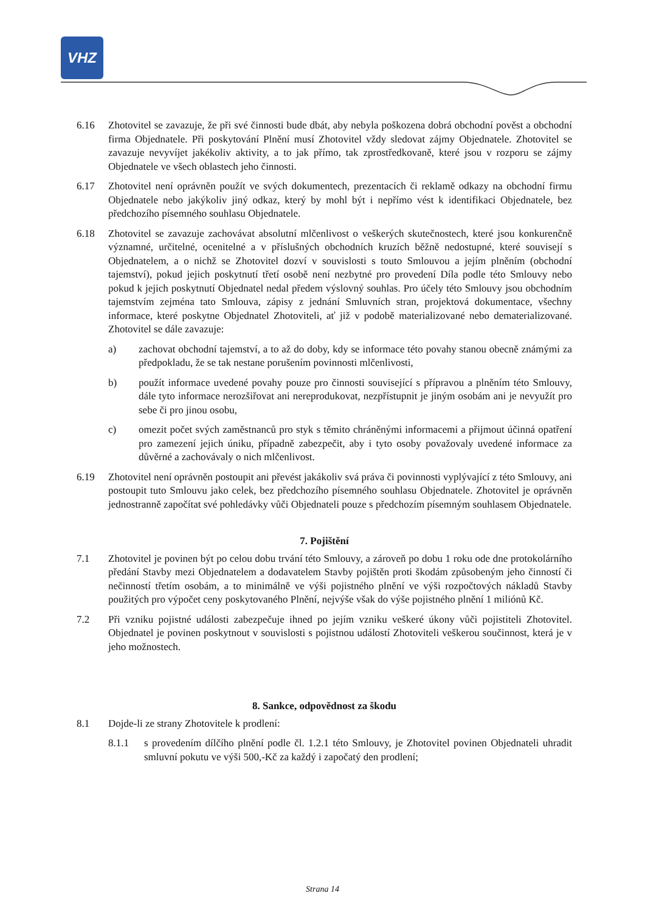VHZ
6.16 Zhotovitel se zavazuje, že při své činnosti bude dbát, aby nebyla poškozena dobrá obchodní pověst a obchodní firma Objednatele. Při poskytování Plnění musí Zhotovitel vždy sledovat zájmy Objednatele. Zhotovitel se zavazuje nevyvíjet jakékoliv aktivity, a to jak přímo, tak zprostředkovaně, které jsou v rozporu se zájmy Objednatele ve všech oblastech jeho činnosti.
6.17 Zhotovitel není oprávněn použít ve svých dokumentech, prezentacích či reklamě odkazy na obchodní firmu Objednatele nebo jakýkoliv jiný odkaz, který by mohl být i nepřímo vést k identifikaci Objednatele, bez předchozího písemného souhlasu Objednatele.
6.18 Zhotovitel se zavazuje zachovávat absolutní mlčenlivost o veškerých skutečnostech, které jsou konkurenčně významné, určitelné, ocenitelné a v příslušných obchodních kruzích běžně nedostupné, které souvisejí s Objednatelem, a o nichž se Zhotovitel dozví v souvislosti s touto Smlouvou a jejím plněním (obchodní tajemství), pokud jejich poskytnutí třetí osobě není nezbytné pro provedení Díla podle této Smlouvy nebo pokud k jejich poskytnutí Objednatel nedal předem výslovný souhlas. Pro účely této Smlouvy jsou obchodním tajemstvím zejména tato Smlouva, zápisy z jednání Smluvních stran, projektová dokumentace, všechny informace, které poskytne Objednatel Zhotoviteli, ať již v podobě materializované nebo dematerializované. Zhotovitel se dále zavazuje:
a) zachovat obchodní tajemství, a to až do doby, kdy se informace této povahy stanou obecně známými za předpokladu, že se tak nestane porušením povinnosti mlčenlivosti,
b) použít informace uvedené povahy pouze pro činnosti související s přípravou a plněním této Smlouvy, dále tyto informace nerozšiřovat ani nereprodukovat, nezpřístupnit je jiným osobám ani je nevyužít pro sebe či pro jinou osobu,
c) omezit počet svých zaměstnanců pro styk s těmito chráněnými informacemi a přijmout účinná opatření pro zamezení jejich úniku, případně zabezpečit, aby i tyto osoby považovaly uvedené informace za důvěrné a zachovávaly o nich mlčenlivost.
6.19 Zhotovitel není oprávněn postoupit ani převést jakákoliv svá práva či povinnosti vyplývající z této Smlouvy, ani postoupit tuto Smlouvu jako celek, bez předchozího písemného souhlasu Objednatele. Zhotovitel je oprávněn jednostranně započítat své pohledávky vůči Objednateli pouze s předchozím písemným souhlasem Objednatele.
7. Pojištění
7.1 Zhotovitel je povinen být po celou dobu trvání této Smlouvy, a zároveň po dobu 1 roku ode dne protokolárního předání Stavby mezi Objednatelem a dodavatelem Stavby pojištěn proti škodám způsobeným jeho činností či nečinností třetím osobám, a to minimálně ve výši pojistného plnění ve výši rozpočtových nákladů Stavby použitých pro výpočet ceny poskytovaného Plnění, nejvýše však do výše pojistného plnění 1 miliónů Kč.
7.2 Při vzniku pojistné události zabezpečuje ihned po jejím vzniku veškeré úkony vůči pojistiteli Zhotovitel. Objednatel je povinen poskytnout v souvislosti s pojistnou událostí Zhotoviteli veškerou součinnost, která je v jeho možnostech.
8. Sankce, odpovědnost za škodu
8.1 Dojde-li ze strany Zhotovitele k prodlení:
8.1.1 s provedením dílčího plnění podle čl. 1.2.1 této Smlouvy, je Zhotovitel povinen Objednateli uhradit smluvní pokutu ve výši 500,-Kč za každý i započatý den prodlení;
Strana 14